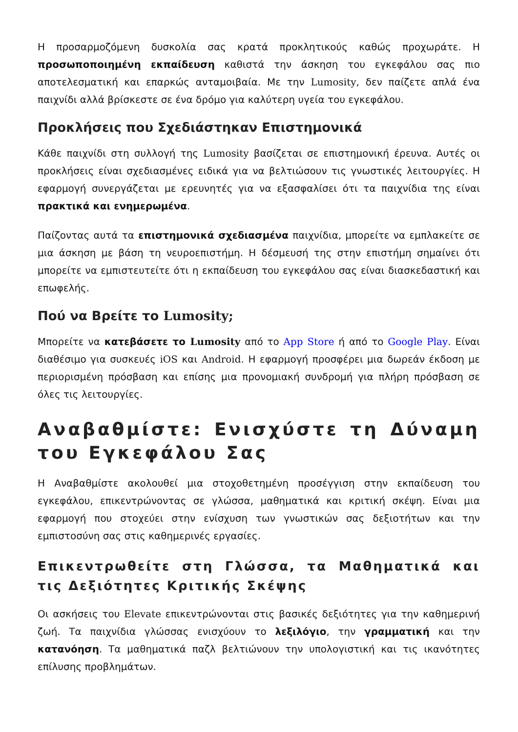Η προσαρμοζόμενη δυσκολία σας κρατά προκλητικούς καθώς προχωράτε. Η προσωποποιημένη εκπαίδευση καθιστά την άσκηση του εγκεφάλου σας πιο αποτελεσματική και επαρκώς ανταμοιβαία. Με την Lumosity, δεν παίζετε απλά ένα παιχνίδι αλλά βρίσκεστε σε ένα δρόμο για καλύτερη υγεία του εγκεφάλου.
Προκλήσεις που Σχεδιάστηκαν Επιστημονικά
Κάθε παιχνίδι στη συλλογή της Lumosity βασίζεται σε επιστημονική έρευνα. Αυτές οι προκλήσεις είναι σχεδιασμένες ειδικά για να βελτιώσουν τις γνωστικές λειτουργίες. Η εφαρμογή συνεργάζεται με ερευνητές για να εξασφαλίσει ότι τα παιχνίδια της είναι πρακτικά και ενημερωμένα.
Παίζοντας αυτά τα επιστημονικά σχεδιασμένα παιχνίδια, μπορείτε να εμπλακείτε σε μια άσκηση με βάση τη νευροεπιστήμη. Η δέσμευσή της στην επιστήμη σημαίνει ότι μπορείτε να εμπιστευτείτε ότι η εκπαίδευση του εγκεφάλου σας είναι διασκεδαστική και επωφελής.
Πού να Βρείτε το Lumosity;
Μπορείτε να κατεβάσετε το Lumosity από το App Store ή από το Google Play. Είναι διαθέσιμο για συσκευές iOS και Android. Η εφαρμογή προσφέρει μια δωρεάν έκδοση με περιορισμένη πρόσβαση και επίσης μια προνομιακή συνδρομή για πλήρη πρόσβαση σε όλες τις λειτουργίες.
Αναβαθμίστε: Ενισχύστε τη Δύναμη του Εγκεφάλου Σας
Η Αναβαθμίστε ακολουθεί μια στοχοθετημένη προσέγγιση στην εκπαίδευση του εγκεφάλου, επικεντρώνοντας σε γλώσσα, μαθηματικά και κριτική σκέψη. Είναι μια εφαρμογή που στοχεύει στην ενίσχυση των γνωστικών σας δεξιοτήτων και την εμπιστοσύνη σας στις καθημερινές εργασίες.
Επικεντρωθείτε στη Γλώσσα, τα Μαθηματικά και τις Δεξιότητες Κριτικής Σκέψης
Οι ασκήσεις του Elevate επικεντρώνονται στις βασικές δεξιότητες για την καθημερινή ζωή. Τα παιχνίδια γλώσσας ενισχύουν το λεξιλόγιο, την γραμματική και την κατανόηση. Τα μαθηματικά παζλ βελτιώνουν την υπολογιστική και τις ικανότητες επίλυσης προβλημάτων.